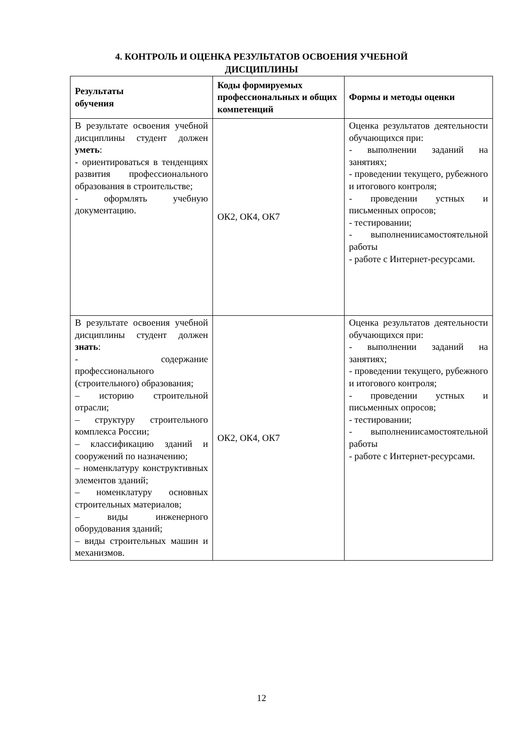4. КОНТРОЛЬ И ОЦЕНКА РЕЗУЛЬТАТОВ ОСВОЕНИЯ УЧЕБНОЙ
ДИСЦИПЛИНЫ
| Результаты обучения | Коды формируемых профессиональных и общих компетенций | Формы и методы оценки |
| --- | --- | --- |
| В результате освоения учебной дисциплины студент должен уметь : - ориентироваться в тенденциях развития профессионального образования в строительстве; - оформлять учебную документацию. | ОК2, ОК4, ОК7 | Оценка результатов деятельности обучающихся при: - выполнении заданий на занятиях; - проведении текущего, рубежного и итогового контроля; - проведении устных и письменных опросов; - тестировании; - выполнениисамостоятельной работы - работе с Интернет-ресурсами. |
| В результате освоения учебной дисциплины студент должен знать : - содержание профессионального (строительного) образования; – историю строительной отрасли; – структуру строительного комплекса России; – классификацию зданий и сооружений по назначению; – номенклатуру конструктивных элементов зданий; – номенклатуру основных строительных материалов; – виды инженерного оборудования зданий; – виды строительных машин и механизмов. | ОК2, ОК4, ОК7 | Оценка результатов деятельности обучающихся при: - выполнении заданий на занятиях; - проведении текущего, рубежного и итогового контроля; - проведении устных и письменных опросов; - тестировании; - выполнениисамостоятельной работы - работе с Интернет-ресурсами. |
12